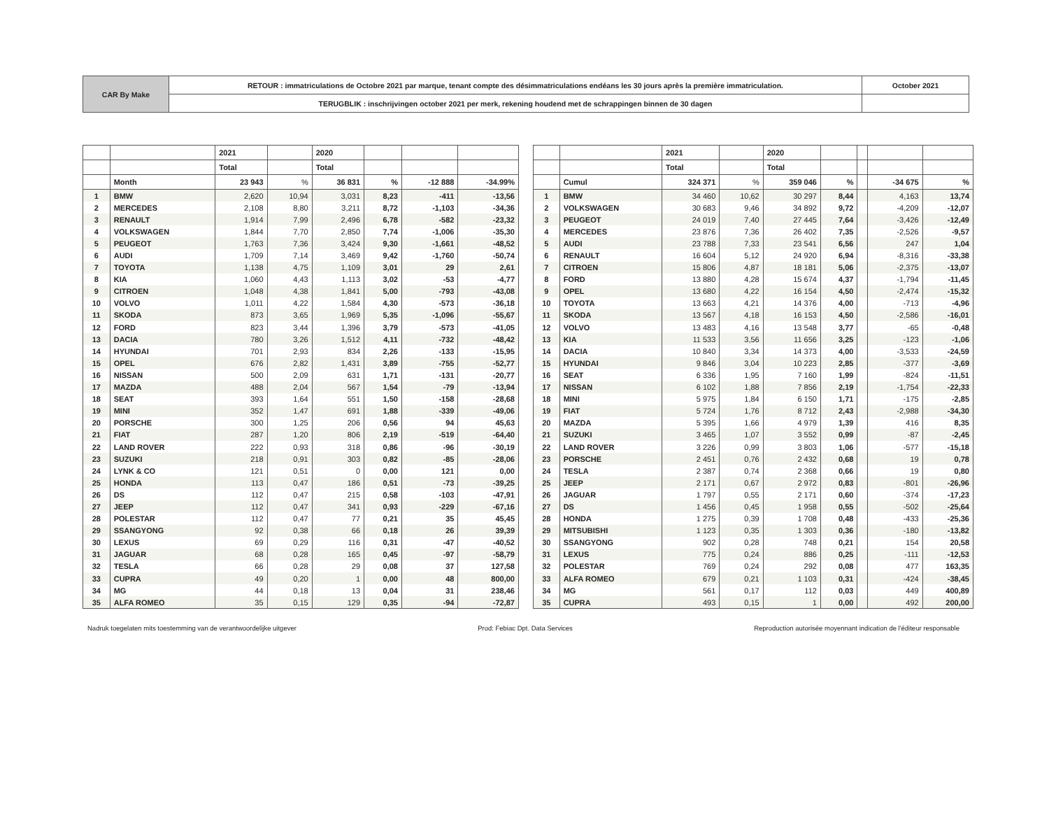| CAR By Make | RETOUR : immatriculations de Octobre 2021 par marque, tenant compte des désimmatriculations endéans les 30 jours après la première immatriculation. | October 2021 |
| | TERUGBLIK : inschrijvingen october 2021 per merk, rekening houdend met de schrappingen binnen de 30 dagen | |
| | | 2021 | | 2020 | | | |
| | | Total | | Total | | | |
| | Month | 23 943 | % | 36 831 | % | -12 888 | -34.99% |
| 1 | BMW | 2,620 | 10,94 | 3,031 | 8,23 | -411 | -13,56 |
| 2 | MERCEDES | 2,108 | 8,80 | 3,211 | 8,72 | -1,103 | -34,36 |
| 3 | RENAULT | 1,914 | 7,99 | 2,496 | 6,78 | -582 | -23,32 |
| 4 | VOLKSWAGEN | 1,844 | 7,70 | 2,850 | 7,74 | -1,006 | -35,30 |
| 5 | PEUGEOT | 1,763 | 7,36 | 3,424 | 9,30 | -1,661 | -48,52 |
| 6 | AUDI | 1,709 | 7,14 | 3,469 | 9,42 | -1,760 | -50,74 |
| 7 | TOYOTA | 1,138 | 4,75 | 1,109 | 3,01 | 29 | 2,61 |
| 8 | KIA | 1,060 | 4,43 | 1,113 | 3,02 | -53 | -4,77 |
| 9 | CITROEN | 1,048 | 4,38 | 1,841 | 5,00 | -793 | -43,08 |
| 10 | VOLVO | 1,011 | 4,22 | 1,584 | 4,30 | -573 | -36,18 |
| 11 | SKODA | 873 | 3,65 | 1,969 | 5,35 | -1,096 | -55,67 |
| 12 | FORD | 823 | 3,44 | 1,396 | 3,79 | -573 | -41,05 |
| 13 | DACIA | 780 | 3,26 | 1,512 | 4,11 | -732 | -48,42 |
| 14 | HYUNDAI | 701 | 2,93 | 834 | 2,26 | -133 | -15,95 |
| 15 | OPEL | 676 | 2,82 | 1,431 | 3,89 | -755 | -52,77 |
| 16 | NISSAN | 500 | 2,09 | 631 | 1,71 | -131 | -20,77 |
| 17 | MAZDA | 488 | 2,04 | 567 | 1,54 | -79 | -13,94 |
| 18 | SEAT | 393 | 1,64 | 551 | 1,50 | -158 | -28,68 |
| 19 | MINI | 352 | 1,47 | 691 | 1,88 | -339 | -49,06 |
| 20 | PORSCHE | 300 | 1,25 | 206 | 0,56 | 94 | 45,63 |
| 21 | FIAT | 287 | 1,20 | 806 | 2,19 | -519 | -64,40 |
| 22 | LAND ROVER | 222 | 0,93 | 318 | 0,86 | -96 | -30,19 |
| 23 | SUZUKI | 218 | 0,91 | 303 | 0,82 | -85 | -28,06 |
| 24 | LYNK & CO | 121 | 0,51 | 0 | 0,00 | 121 | 0,00 |
| 25 | HONDA | 113 | 0,47 | 186 | 0,51 | -73 | -39,25 |
| 26 | DS | 112 | 0,47 | 215 | 0,58 | -103 | -47,91 |
| 27 | JEEP | 112 | 0,47 | 341 | 0,93 | -229 | -67,16 |
| 28 | POLESTAR | 112 | 0,47 | 77 | 0,21 | 35 | 45,45 |
| 29 | SSANGYONG | 92 | 0,38 | 66 | 0,18 | 26 | 39,39 |
| 30 | LEXUS | 69 | 0,29 | 116 | 0,31 | -47 | -40,52 |
| 31 | JAGUAR | 68 | 0,28 | 165 | 0,45 | -97 | -58,79 |
| 32 | TESLA | 66 | 0,28 | 29 | 0,08 | 37 | 127,58 |
| 33 | CUPRA | 49 | 0,20 | 1 | 0,00 | 48 | 800,00 |
| 34 | MG | 44 | 0,18 | 13 | 0,04 | 31 | 238,46 |
| 35 | ALFA ROMEO | 35 | 0,15 | 129 | 0,35 | -94 | -72,87 |
| | | 2021 | | 2020 | | | | |
| | | Total | | Total | | | | |
| | Cumul | 324 371 | % | 359 046 | % | | -34 675 | % |
| 1 | BMW | 34 460 | 10,62 | 30 297 | 8,44 | | 4,163 | 13,74 |
| 2 | VOLKSWAGEN | 30 683 | 9,46 | 34 892 | 9,72 | | -4,209 | -12,07 |
| 3 | PEUGEOT | 24 019 | 7,40 | 27 445 | 7,64 | | -3,426 | -12,49 |
| 4 | MERCEDES | 23 876 | 7,36 | 26 402 | 7,35 | | -2,526 | -9,57 |
| 5 | AUDI | 23 788 | 7,33 | 23 541 | 6,56 | | 247 | 1,04 |
| 6 | RENAULT | 16 604 | 5,12 | 24 920 | 6,94 | | -8,316 | -33,38 |
| 7 | CITROEN | 15 806 | 4,87 | 18 181 | 5,06 | | -2,375 | -13,07 |
| 8 | FORD | 13 880 | 4,28 | 15 674 | 4,37 | | -1,794 | -11,45 |
| 9 | OPEL | 13 680 | 4,22 | 16 154 | 4,50 | | -2,474 | -15,32 |
| 10 | TOYOTA | 13 663 | 4,21 | 14 376 | 4,00 | | -713 | -4,96 |
| 11 | SKODA | 13 567 | 4,18 | 16 153 | 4,50 | | -2,586 | -16,01 |
| 12 | VOLVO | 13 483 | 4,16 | 13 548 | 3,77 | | -65 | -0,48 |
| 13 | KIA | 11 533 | 3,56 | 11 656 | 3,25 | | -123 | -1,06 |
| 14 | DACIA | 10 840 | 3,34 | 14 373 | 4,00 | | -3,533 | -24,59 |
| 15 | HYUNDAI | 9 846 | 3,04 | 10 223 | 2,85 | | -377 | -3,69 |
| 16 | SEAT | 6 336 | 1,95 | 7 160 | 1,99 | | -824 | -11,51 |
| 17 | NISSAN | 6 102 | 1,88 | 7 856 | 2,19 | | -1,754 | -22,33 |
| 18 | MINI | 5 975 | 1,84 | 6 150 | 1,71 | | -175 | -2,85 |
| 19 | FIAT | 5 724 | 1,76 | 8 712 | 2,43 | | -2,988 | -34,30 |
| 20 | MAZDA | 5 395 | 1,66 | 4 979 | 1,39 | | 416 | 8,35 |
| 21 | SUZUKI | 3 465 | 1,07 | 3 552 | 0,99 | | -87 | -2,45 |
| 22 | LAND ROVER | 3 226 | 0,99 | 3 803 | 1,06 | | -577 | -15,18 |
| 23 | PORSCHE | 2 451 | 0,76 | 2 432 | 0,68 | | 19 | 0,78 |
| 24 | TESLA | 2 387 | 0,74 | 2 368 | 0,66 | | 19 | 0,80 |
| 25 | JEEP | 2 171 | 0,67 | 2 972 | 0,83 | | -801 | -26,96 |
| 26 | JAGUAR | 1 797 | 0,55 | 2 171 | 0,60 | | -374 | -17,23 |
| 27 | DS | 1 456 | 0,45 | 1 958 | 0,55 | | -502 | -25,64 |
| 28 | HONDA | 1 275 | 0,39 | 1 708 | 0,48 | | -433 | -25,36 |
| 29 | MITSUBISHI | 1 123 | 0,35 | 1 303 | 0,36 | | -180 | -13,82 |
| 30 | SSANGYONG | 902 | 0,28 | 748 | 0,21 | | 154 | 20,58 |
| 31 | LEXUS | 775 | 0,24 | 886 | 0,25 | | -111 | -12,53 |
| 32 | POLESTAR | 769 | 0,24 | 292 | 0,08 | | 477 | 163,35 |
| 33 | ALFA ROMEO | 679 | 0,21 | 1 103 | 0,31 | | -424 | -38,45 |
| 34 | MG | 561 | 0,17 | 112 | 0,03 | | 449 | 400,89 |
| 35 | CUPRA | 493 | 0,15 | 1 | 0,00 | | 492 | 200,00 |
Nadruk toegelaten mits toestemming van de verantwoordelijke uitgever Prod: Febiac Dpt. Data Services Reproduction autorisée moyennant indication de l'éditeur responsable